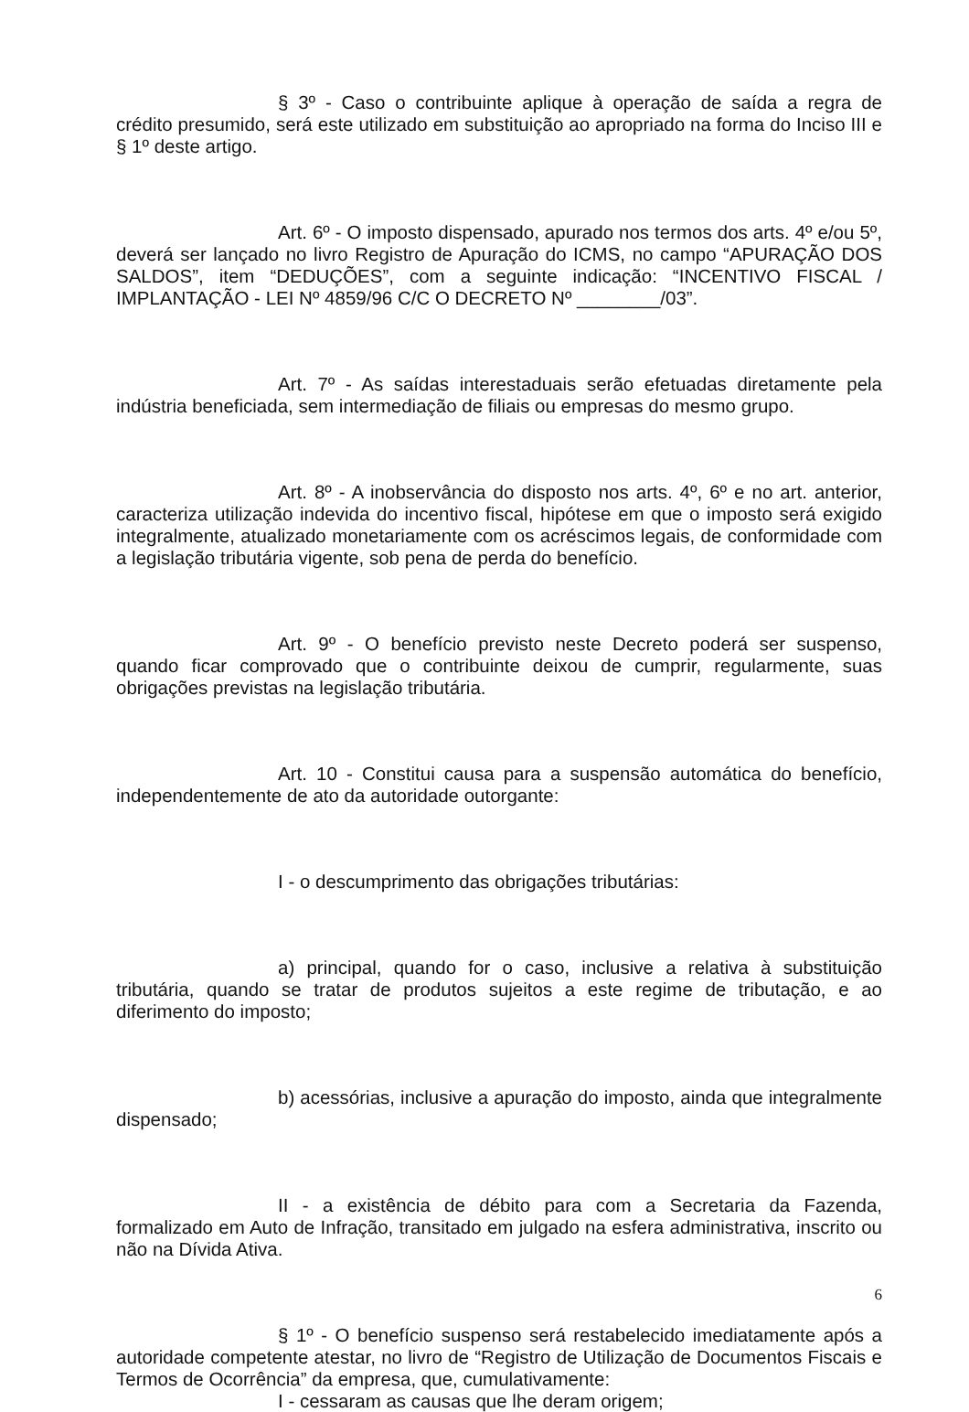§ 3º - Caso o contribuinte aplique à operação de saída a regra de crédito presumido, será este utilizado em substituição ao apropriado na forma do Inciso III e § 1º deste artigo.
Art. 6º - O imposto dispensado, apurado nos termos dos arts. 4º e/ou 5º, deverá ser lançado no livro Registro de Apuração do ICMS, no campo “APURAÇÃO DOS SALDOS”, item “DEDUÇÕES”, com a seguinte indicação: “INCENTIVO FISCAL / IMPLANTAÇÃO - LEI Nº 4859/96 C/C O DECRETO Nº ________/03”.
Art. 7º - As saídas interestaduais serão efetuadas diretamente pela indústria beneficiada, sem intermediação de filiais ou empresas do mesmo grupo.
Art. 8º - A inobservância do disposto nos arts. 4º, 6º e no art. anterior, caracteriza utilização indevida do incentivo fiscal, hipótese em que o imposto será exigido integralmente, atualizado monetariamente com os acréscimos legais, de conformidade com a legislação tributária vigente, sob pena de perda do benefício.
Art. 9º - O benefício previsto neste Decreto poderá ser suspenso, quando ficar comprovado que o contribuinte deixou de cumprir, regularmente, suas obrigações previstas na legislação tributária.
Art. 10 - Constitui causa para a suspensão automática do benefício, independentemente de ato da autoridade outorgante:
I - o descumprimento das obrigações tributárias:
a) principal, quando for o caso, inclusive a relativa à substituição tributária, quando se tratar de produtos sujeitos a este regime de tributação, e ao diferimento do imposto;
b) acessórias, inclusive a apuração do imposto, ainda que integralmente dispensado;
II - a existência de débito para com a Secretaria da Fazenda, formalizado em Auto de Infração, transitado em julgado na esfera administrativa, inscrito ou não na Dívida Ativa.
§ 1º - O benefício suspenso será restabelecido imediatamente após a autoridade competente atestar, no livro de “Registro de Utilização de Documentos Fiscais e Termos de Ocorrência” da empresa, que, cumulativamente:
I - cessaram as causas que lhe deram origem;
6